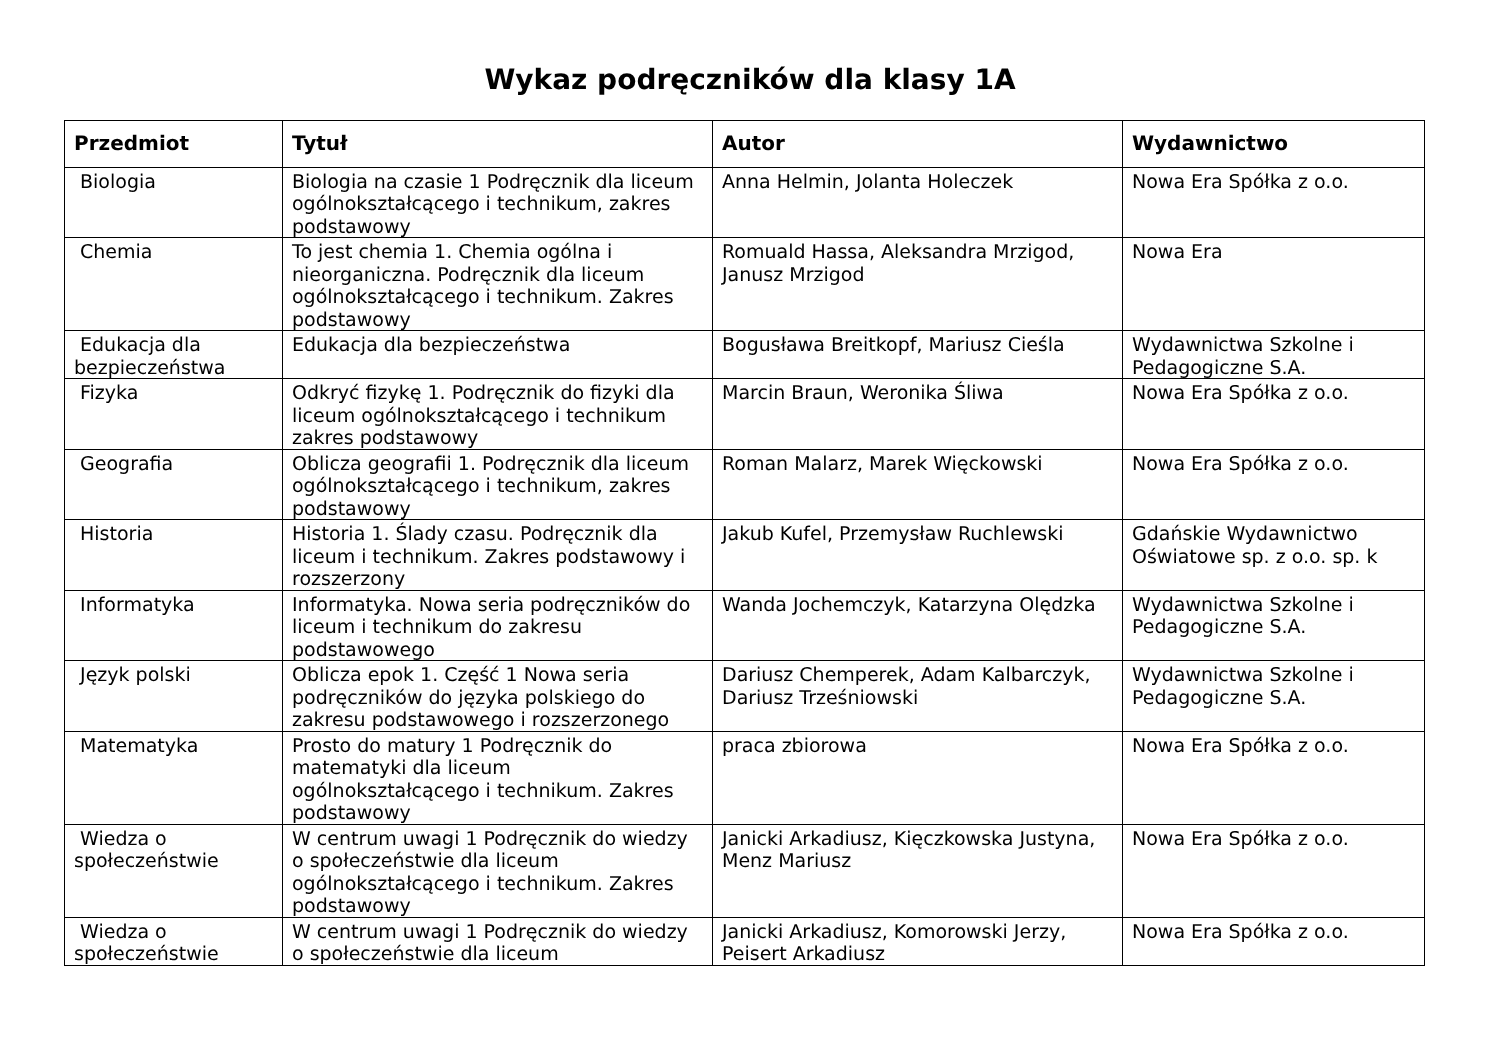Wykaz podręczników dla klasy 1A
| Przedmiot | Tytuł | Autor | Wydawnictwo |
| --- | --- | --- | --- |
| Biologia | Biologia na czasie 1 Podręcznik dla liceum ogólnokształcącego i technikum, zakres podstawowy | Anna Helmin, Jolanta Holeczek | Nowa Era Spółka z o.o. |
| Chemia | To jest chemia 1. Chemia ogólna i nieorganiczna. Podręcznik dla liceum ogólnokształcącego i technikum. Zakres podstawowy | Romuald Hassa, Aleksandra Mrzigod, Janusz Mrzigod | Nowa Era |
| Edukacja dla bezpieczeństwa | Edukacja dla bezpieczeństwa | Bogusława Breitkopf, Mariusz Cieśla | Wydawnictwa Szkolne i Pedagogiczne S.A. |
| Fizyka | Odkryć fizykę 1. Podręcznik do fizyki dla liceum ogólnokształcącego i technikum zakres podstawowy | Marcin Braun, Weronika Śliwa | Nowa Era Spółka z o.o. |
| Geografia | Oblicza geografii 1. Podręcznik dla liceum ogólnokształcącego i technikum, zakres podstawowy | Roman Malarz, Marek Więckowski | Nowa Era Spółka z o.o. |
| Historia | Historia 1. Ślady czasu. Podręcznik dla liceum i technikum. Zakres podstawowy i rozszerzony | Jakub Kufel, Przemysław Ruchlewski | Gdańskie Wydawnictwo Oświatowe sp. z o.o. sp. k |
| Informatyka | Informatyka. Nowa seria podręczników do liceum i technikum do zakresu podstawowego | Wanda Jochemczyk, Katarzyna Olędzka | Wydawnictwa Szkolne i Pedagogiczne S.A. |
| Język polski | Oblicza epok 1. Część 1 Nowa seria podręczników do języka polskiego do zakresu podstawowego i rozszerzonego | Dariusz Chemperek, Adam Kalbarczyk, Dariusz Trześniowski | Wydawnictwa Szkolne i Pedagogiczne S.A. |
| Matematyka | Prosto do matury 1 Podręcznik do matematyki dla liceum ogólnokształcącego i technikum. Zakres podstawowy | praca zbiorowa | Nowa Era Spółka z o.o. |
| Wiedza o społeczeństwie | W centrum uwagi 1 Podręcznik do wiedzy o społeczeństwie dla liceum ogólnokształcącego i technikum. Zakres podstawowy | Janicki Arkadiusz, Kięczkowska Justyna, Menz Mariusz | Nowa Era Spółka z o.o. |
| Wiedza o społeczeństwie | W centrum uwagi 1 Podręcznik do wiedzy o społeczeństwie dla liceum | Janicki Arkadiusz, Komorowski Jerzy, Peisert Arkadiusz | Nowa Era Spółka z o.o. |